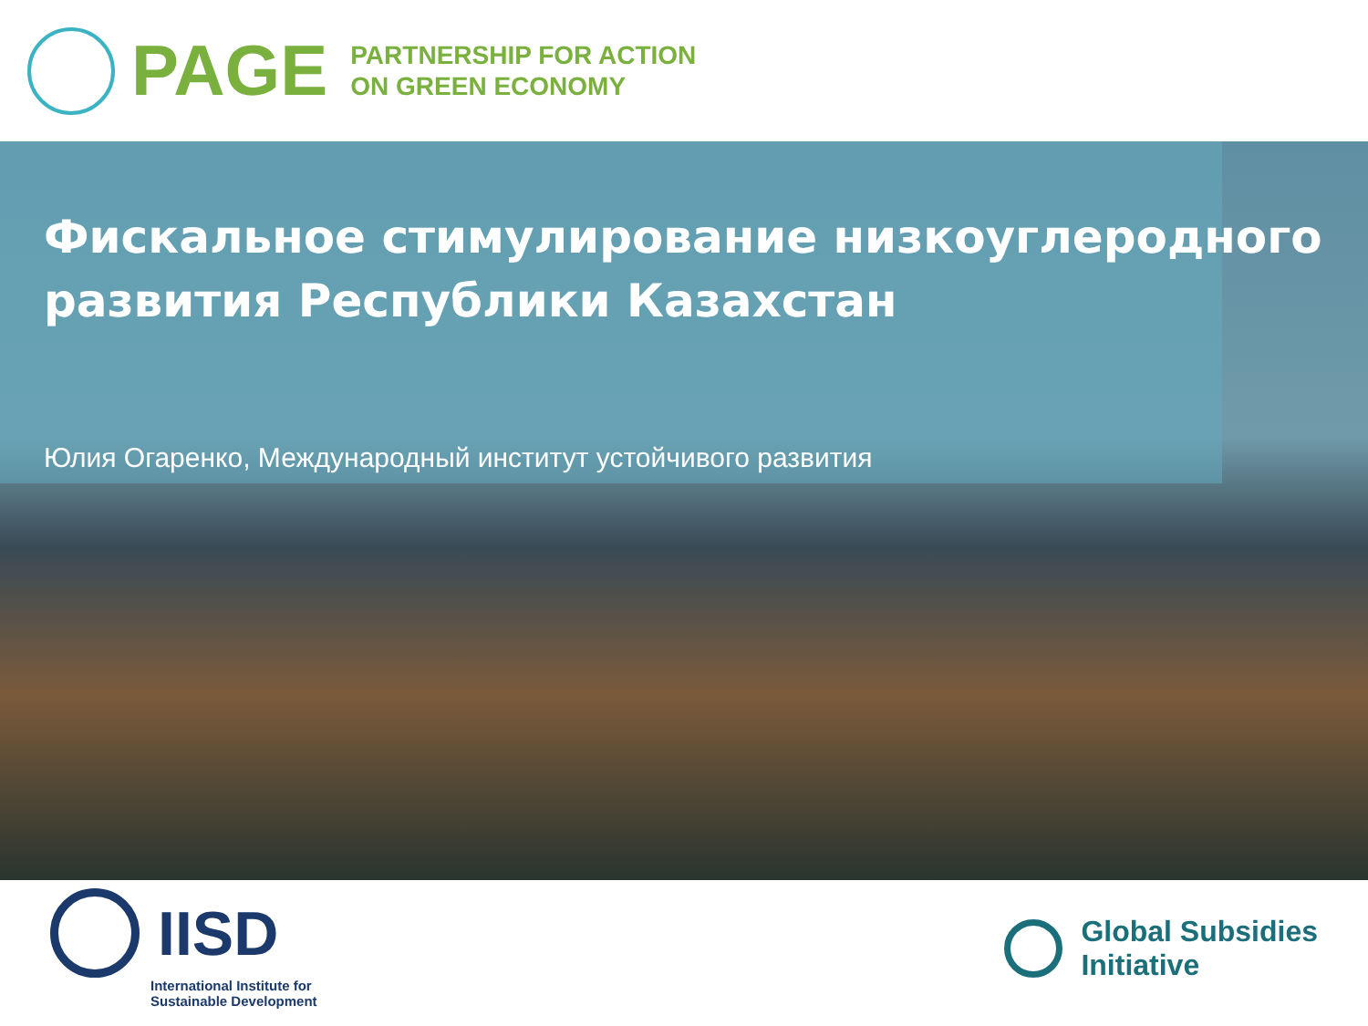PAGE
PARTNERSHIP FOR ACTION
ON GREEN ECONOMY
Фискальное стимулирование низкоуглеродного развития Республики Казахстан
Юлия Огаренко, Международный институт устойчивого развития
IISD
International Institute for
Sustainable Development
Global Subsidies
Initiative